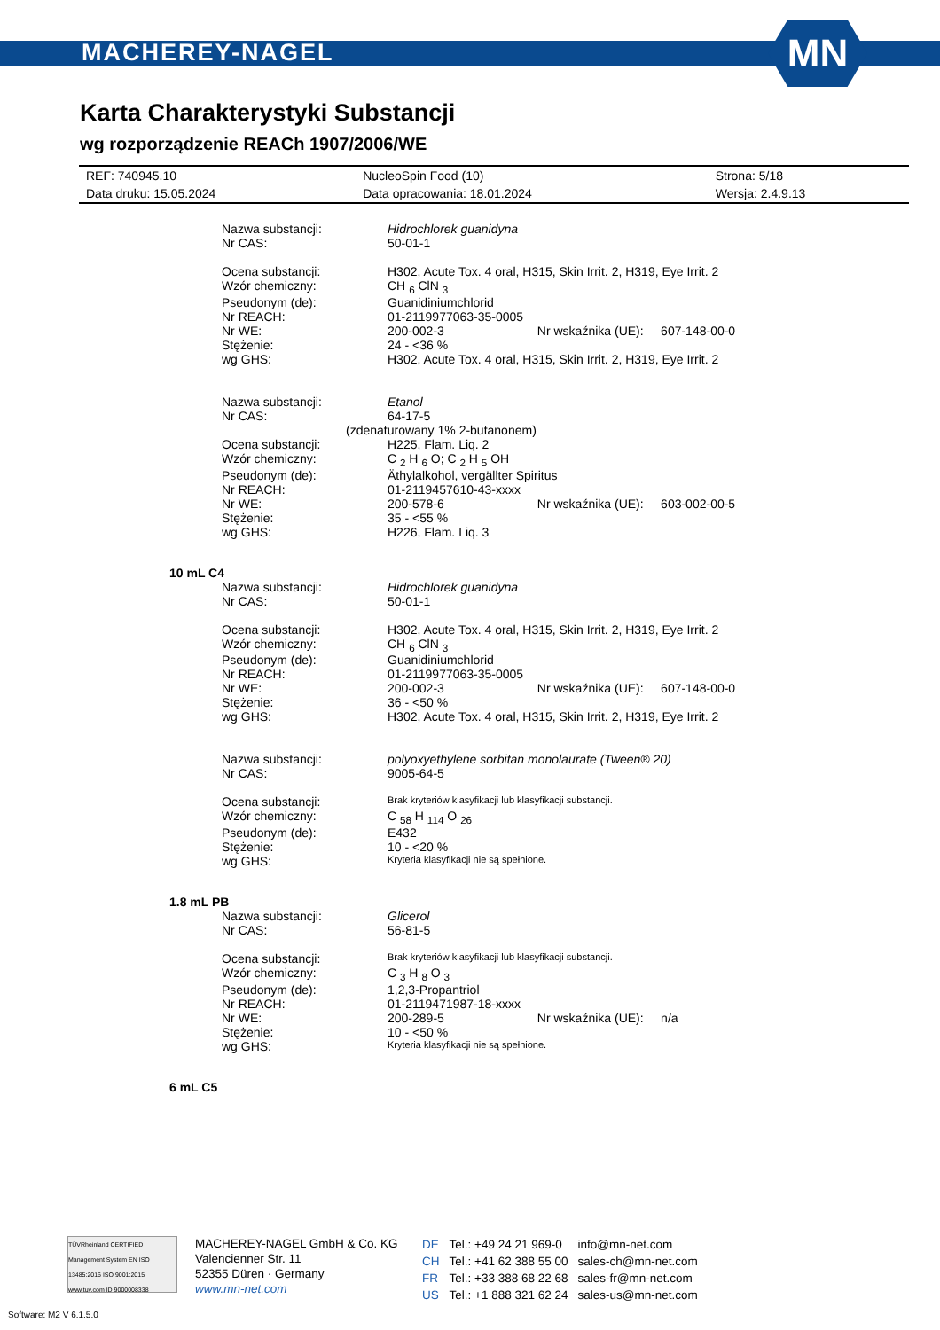MACHEREY-NAGEL
MN
Karta Charakterystyki Substancji
wg rozporządzenie REACh 1907/2006/WE
| REF: 740945.10 | NucleoSpin Food (10) | Strona: 5/18 |
| Data druku: 15.05.2024 | Data opracowania: 18.01.2024 | Wersja: 2.4.9.13 |
| Nazwa substancji: | Hidrochlorek guanidyna |
| Nr CAS: | 50-01-1 |
| Ocena substancji: | H302, Acute Tox. 4 oral, H315, Skin Irrit. 2, H319, Eye Irrit. 2 |
| Wzór chemiczny: | CH <sub>6</sub> ClN <sub>3</sub> |
| Pseudonym (de): | Guanidiniumchlorid |
| Nr REACH: | 01-2119977063-35-0005 |
| Nr WE: | 200-002-3 Nr wskaźnika (UE): 607-148-00-0 |
| Stężenie: | 24 - <36 % |
| wg GHS: | H302, Acute Tox. 4 oral, H315, Skin Irrit. 2, H319, Eye Irrit. 2 |
| Nazwa substancji: | Etanol |
| Nr CAS: | 64-17-5 |
| (zdenaturowany 1% 2-butanonem) | |
| Ocena substancji: | H225, Flam. Liq. 2 |
| Wzór chemiczny: | C <sub>2</sub> H <sub>6</sub> O; C <sub>2</sub> H <sub>5</sub> OH |
| Pseudonym (de): | Äthylalkohol, vergällter Spiritus |
| Nr REACH: | 01-2119457610-43-xxxx |
| Nr WE: | 200-578-6 Nr wskaźnika (UE): 603-002-00-5 |
| Stężenie: | 35 - <55 % |
| wg GHS: | H226, Flam. Liq. 3 |
10 mL C4
| Nazwa substancji: | Hidrochlorek guanidyna |
| Nr CAS: | 50-01-1 |
| Ocena substancji: | H302, Acute Tox. 4 oral, H315, Skin Irrit. 2, H319, Eye Irrit. 2 |
| Wzór chemiczny: | CH <sub>6</sub> ClN <sub>3</sub> |
| Pseudonym (de): | Guanidiniumchlorid |
| Nr REACH: | 01-2119977063-35-0005 |
| Nr WE: | 200-002-3 Nr wskaźnika (UE): 607-148-00-0 |
| Stężenie: | 36 - <50 % |
| wg GHS: | H302, Acute Tox. 4 oral, H315, Skin Irrit. 2, H319, Eye Irrit. 2 |
| Nazwa substancji: | polyoxyethylene sorbitan monolaurate (Tween® 20) |
| Nr CAS: | 9005-64-5 |
| Ocena substancji: | Brak kryteriów klasyfikacji lub klasyfikacji substancji. |
| Wzór chemiczny: | C <sub>58</sub> H <sub>114</sub> O <sub>26</sub> |
| Pseudonym (de): | E432 |
| Stężenie: | 10 - <20 % |
| wg GHS: | Kryteria klasyfikacji nie są spełnione. |
1.8 mL PB
| Nazwa substancji: | Glicerol |
| Nr CAS: | 56-81-5 |
| Ocena substancji: | Brak kryteriów klasyfikacji lub klasyfikacji substancji. |
| Wzór chemiczny: | C <sub>3</sub> H <sub>8</sub> O <sub>3</sub> |
| Pseudonym (de): | 1,2,3-Propantriol |
| Nr REACH: | 01-2119471987-18-xxxx |
| Nr WE: | 200-289-5 Nr wskaźnika (UE): n/a |
| Stężenie: | 10 - <50 % |
| wg GHS: | Kryteria klasyfikacji nie są spełnione. |
6 mL C5
TÜVRheinland CERTIFIED Management System EN ISO 13485:2016 ISO 9001:2015 www.tuv.com ID 9000008338
MACHEREY-NAGEL GmbH & Co. KG
Valencienner Str. 11
52355 Düren · Germany
www.mn-net.com
| DE | Tel.: +49 24 21 969-0 | info@mn-net.com |
| CH | Tel.: +41 62 388 55 00 | sales-ch@mn-net.com |
| FR | Tel.: +33 388 68 22 68 | sales-fr@mn-net.com |
| US | Tel.: +1 888 321 62 24 | sales-us@mn-net.com |
Software: M2 V 6.1.5.0